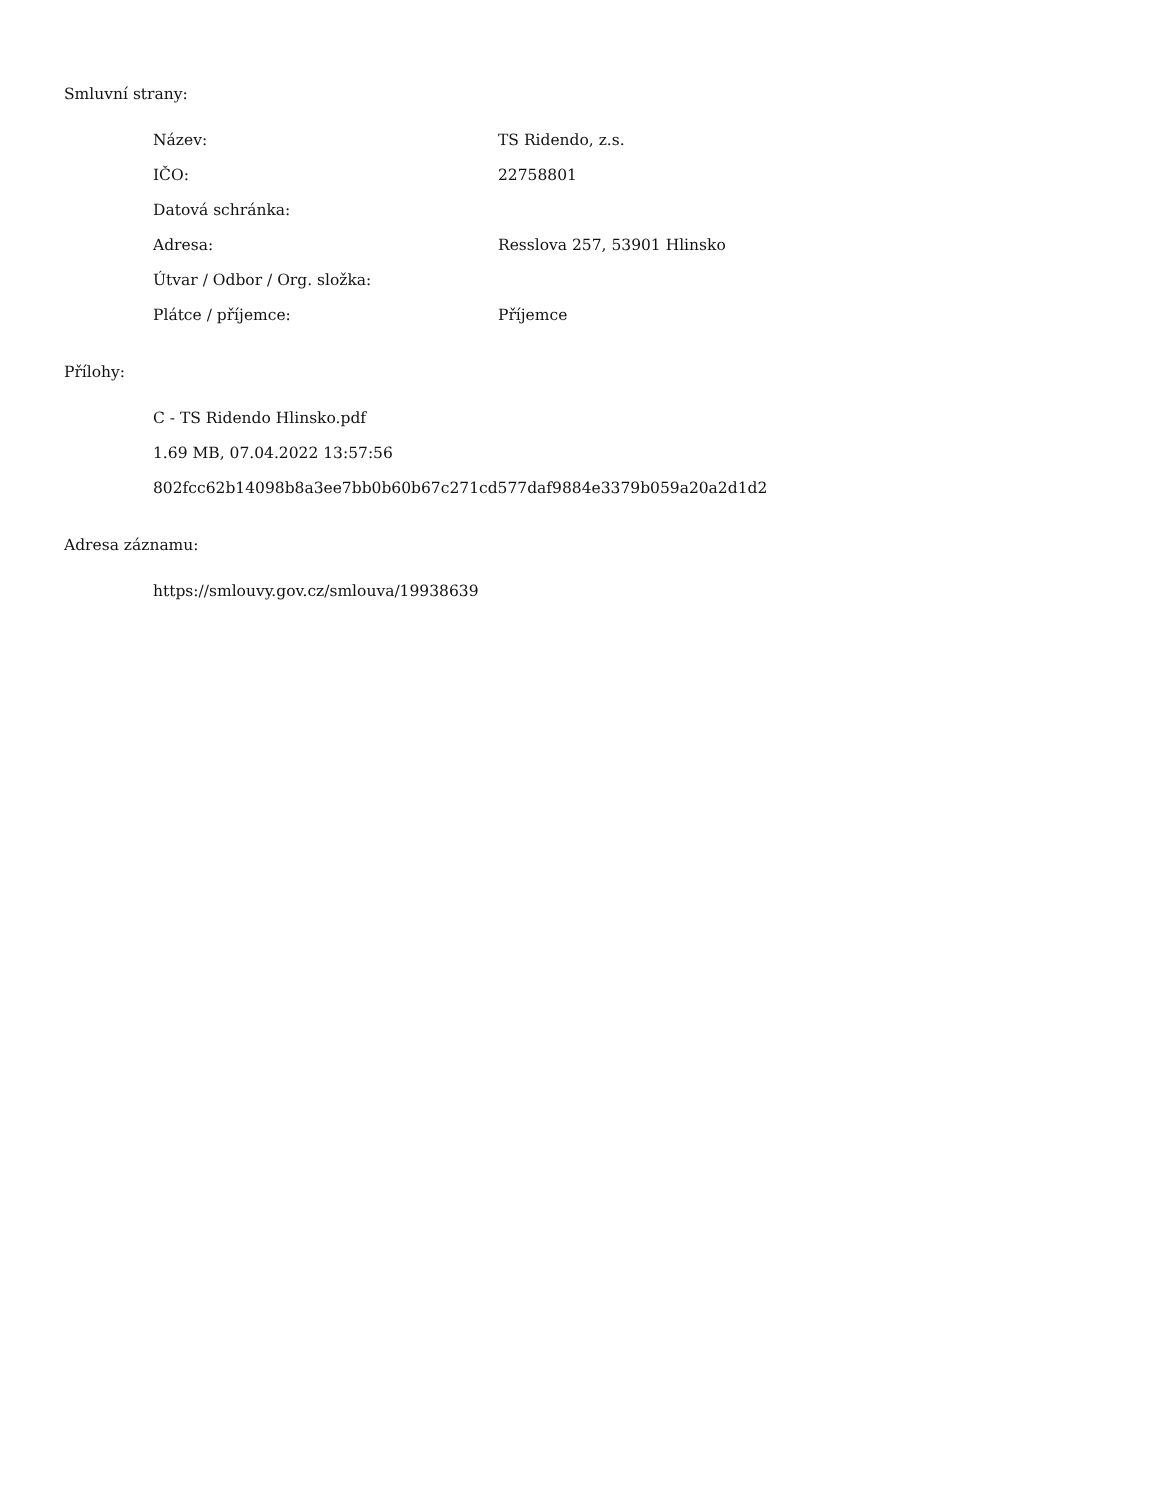Smluvní strany:
| Název: | TS Ridendo, z.s. |
| IČO: | 22758801 |
| Datová schránka: | |
| Adresa: | Resslova 257, 53901 Hlinsko |
| Útvar / Odbor / Org. složka: | |
| Plátce / příjemce: | Příjemce |
Přílohy:
| C - TS Ridendo Hlinsko.pdf |
| 1.69 MB, 07.04.2022 13:57:56 |
| 802fcc62b14098b8a3ee7bb0b60b67c271cd577daf9884e3379b059a20a2d1d2 |
Adresa záznamu:
| https://smlouvy.gov.cz/smlouva/19938639 |